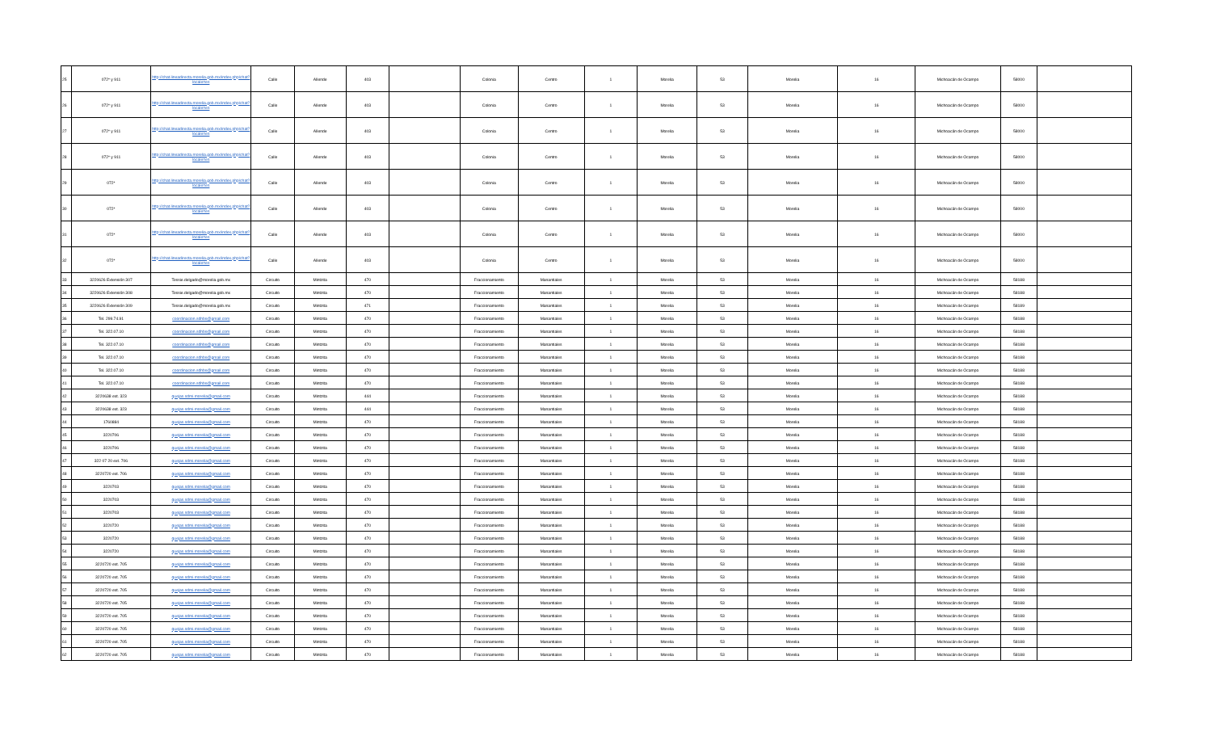| 25 | 072* y 911 | http://chat.lineadirecta.morelia.gob.mx/index.php/chat?locale=es | Calle | Allende | 403 | | Colonia | Centro | 1 | Morelia | 53 | Morelia | 16 | Michoacán de Ocampo | 58000 | |
| 26 | 072* y 911 | http://chat.lineadirecta.morelia.gob.mx/index.php/chat?locale=es | Calle | Allende | 403 | | Colonia | Centro | 1 | Morelia | 53 | Morelia | 16 | Michoacán de Ocampo | 58000 | |
| 27 | 072* y 911 | http://chat.lineadirecta.morelia.gob.mx/index.php/chat?locale=es | Calle | Allende | 403 | | Colonia | Centro | 1 | Morelia | 53 | Morelia | 16 | Michoacán de Ocampo | 58000 | |
| 28 | 072* y 911 | http://chat.lineadirecta.morelia.gob.mx/index.php/chat?locale=es | Calle | Allende | 403 | | Colonia | Centro | 1 | Morelia | 53 | Morelia | 16 | Michoacán de Ocampo | 58000 | |
| 29 | 072* | http://chat.lineadirecta.morelia.gob.mx/index.php/chat?locale=es | Calle | Allende | 403 | | Colonia | Centro | 1 | Morelia | 53 | Morelia | 16 | Michoacán de Ocampo | 58000 | |
| 30 | 072* | http://chat.lineadirecta.morelia.gob.mx/index.php/chat?locale=es | Calle | Allende | 403 | | Colonia | Centro | 1 | Morelia | 53 | Morelia | 16 | Michoacán de Ocampo | 58000 | |
| 31 | 072* | http://chat.lineadirecta.morelia.gob.mx/index.php/chat?locale=es | Calle | Allende | 403 | | Colonia | Centro | 1 | Morelia | 53 | Morelia | 16 | Michoacán de Ocampo | 58000 | |
| 32 | 072* | http://chat.lineadirecta.morelia.gob.mx/index.php/chat?locale=es | Calle | Allende | 403 | | Colonia | Centro | 1 | Morelia | 53 | Morelia | 16 | Michoacán de Ocampo | 58000 | |
| 33 | 3220626 Extensión 307 | Tessie.delgado@morelia.gob.mx | Circuito | Mintzita | 470 | | Fraccionamiento | Manantiales | 1 | Morelia | 53 | Morelia | 16 | Michoacán de Ocampo | 58188 | |
| 34 | 3220626 Extensión 308 | Tessie.delgado@morelia.gob.mx | Circuito | Mintzita | 470 | | Fraccionamiento | Manantiales | 1 | Morelia | 53 | Morelia | 16 | Michoacán de Ocampo | 58188 | |
| 35 | 3220626 Extensión 309 | Tessie.delgado@morelia.gob.mx | Circuito | Mintzita | 471 | | Fraccionamiento | Manantiales | 1 | Morelia | 53 | Morelia | 16 | Michoacán de Ocampo | 58189 | |
| 36 | Tel. 299.74.91 | coordinacion.sdhbs@gmail.com | Circuito | Mintzita | 470 | | Fraccionamiento | Manantiales | 1 | Morelia | 53 | Morelia | 16 | Michoacán de Ocampo | 58188 | |
| 37 | Tel. 322.07.10 | coordinacion.sdhbs@gmail.com | Circuito | Mintzita | 470 | | Fraccionamiento | Manantiales | 1 | Morelia | 53 | Morelia | 16 | Michoacán de Ocampo | 58188 | |
| 38 | Tel. 322.07.10 | coordinacion.sdhbs@gmail.com | Circuito | Mintzita | 470 | | Fraccionamiento | Manantiales | 1 | Morelia | 53 | Morelia | 16 | Michoacán de Ocampo | 58188 | |
| 39 | Tel. 322.07.10 | coordinacion.sdhbs@gmail.com | Circuito | Mintzita | 470 | | Fraccionamiento | Manantiales | 1 | Morelia | 53 | Morelia | 16 | Michoacán de Ocampo | 58188 | |
| 40 | Tel. 322.07.10 | coordinacion.sdhbs@gmail.com | Circuito | Mintzita | 470 | | Fraccionamiento | Manantiales | 1 | Morelia | 53 | Morelia | 16 | Michoacán de Ocampo | 58188 | |
| 41 | Tel. 322.07.10 | coordinacion.sdhbs@gmail.com | Circuito | Mintzita | 470 | | Fraccionamiento | Manantiales | 1 | Morelia | 53 | Morelia | 16 | Michoacán de Ocampo | 58188 | |
| 42 | 3220638 ext. 323 | quejas.sdmi.morelia@gmail.com | Circuito | Mintzita | 444 | | Fraccionamiento | Manantiales | 1 | Morelia | 53 | Morelia | 16 | Michoacán de Ocampo | 58188 | |
| 43 | 3220638 ext. 323 | quejas.sdmi.morelia@gmail.com | Circuito | Mintzita | 444 | | Fraccionamiento | Manantiales | 1 | Morelia | 53 | Morelia | 16 | Michoacán de Ocampo | 58188 | |
| 44 | 1760884 | quejas.sdmi.morelia@gmail.com | Circuito | Mintzita | 470 | | Fraccionamiento | Manantiales | 1 | Morelia | 53 | Morelia | 16 | Michoacán de Ocampo | 58188 | |
| 45 | 3220706 | quejas.sdmi.morelia@gmail.com | Circuito | Mintzita | 470 | | Fraccionamiento | Manantiales | 1 | Morelia | 53 | Morelia | 16 | Michoacán de Ocampo | 58188 | |
| 46 | 3220706 | quejas.sdmi.morelia@gmail.com | Circuito | Mintzita | 470 | | Fraccionamiento | Manantiales | 1 | Morelia | 53 | Morelia | 16 | Michoacán de Ocampo | 58188 | |
| 47 | 322 07 20 ext. 706 | quejas.sdmi.morelia@gmail.com | Circuito | Mintzita | 470 | | Fraccionamiento | Manantiales | 1 | Morelia | 53 | Morelia | 16 | Michoacán de Ocampo | 58188 | |
| 48 | 3220720 ext. 706 | quejas.sdmi.morelia@gmail.com | Circuito | Mintzita | 470 | | Fraccionamiento | Manantiales | 1 | Morelia | 53 | Morelia | 16 | Michoacán de Ocampo | 58188 | |
| 49 | 3220703 | quejas.sdmi.morelia@gmail.com | Circuito | Mintzita | 470 | | Fraccionamiento | Manantiales | 1 | Morelia | 53 | Morelia | 16 | Michoacán de Ocampo | 58188 | |
| 50 | 3220703 | quejas.sdmi.morelia@gmail.com | Circuito | Mintzita | 470 | | Fraccionamiento | Manantiales | 1 | Morelia | 53 | Morelia | 16 | Michoacán de Ocampo | 58188 | |
| 51 | 3220703 | quejas.sdmi.morelia@gmail.com | Circuito | Mintzita | 470 | | Fraccionamiento | Manantiales | 1 | Morelia | 53 | Morelia | 16 | Michoacán de Ocampo | 58188 | |
| 52 | 3220720 | quejas.sdmi.morelia@gmail.com | Circuito | Mintzita | 470 | | Fraccionamiento | Manantiales | 1 | Morelia | 53 | Morelia | 16 | Michoacán de Ocampo | 58188 | |
| 53 | 3220720 | quejas.sdmi.morelia@gmail.com | Circuito | Mintzita | 470 | | Fraccionamiento | Manantiales | 1 | Morelia | 53 | Morelia | 16 | Michoacán de Ocampo | 58188 | |
| 54 | 3220720 | quejas.sdmi.morelia@gmail.com | Circuito | Mintzita | 470 | | Fraccionamiento | Manantiales | 1 | Morelia | 53 | Morelia | 16 | Michoacán de Ocampo | 58188 | |
| 55 | 3220720 ext. 705 | quejas.sdmi.morelia@gmail.com | Circuito | Mintzita | 470 | | Fraccionamiento | Manantiales | 1 | Morelia | 53 | Morelia | 16 | Michoacán de Ocampo | 58188 | |
| 56 | 3220720 ext. 705 | quejas.sdmi.morelia@gmail.com | Circuito | Mintzita | 470 | | Fraccionamiento | Manantiales | 1 | Morelia | 53 | Morelia | 16 | Michoacán de Ocampo | 58188 | |
| 57 | 3220720 ext. 705 | quejas.sdmi.morelia@gmail.com | Circuito | Mintzita | 470 | | Fraccionamiento | Manantiales | 1 | Morelia | 53 | Morelia | 16 | Michoacán de Ocampo | 58188 | |
| 58 | 3220720 ext. 705 | quejas.sdmi.morelia@gmail.com | Circuito | Mintzita | 470 | | Fraccionamiento | Manantiales | 1 | Morelia | 53 | Morelia | 16 | Michoacán de Ocampo | 58188 | |
| 59 | 3220720 ext. 705 | quejas.sdmi.morelia@gmail.com | Circuito | Mintzita | 470 | | Fraccionamiento | Manantiales | 1 | Morelia | 53 | Morelia | 16 | Michoacán de Ocampo | 58188 | |
| 60 | 3220720 ext. 705 | quejas.sdmi.morelia@gmail.com | Circuito | Mintzita | 470 | | Fraccionamiento | Manantiales | 1 | Morelia | 53 | Morelia | 16 | Michoacán de Ocampo | 58188 | |
| 61 | 3220720 ext. 705 | quejas.sdmi.morelia@gmail.com | Circuito | Mintzita | 470 | | Fraccionamiento | Manantiales | 1 | Morelia | 53 | Morelia | 16 | Michoacán de Ocampo | 58188 | |
| 62 | 3220720 ext. 705 | quejas.sdmi.morelia@gmail.com | Circuito | Mintzita | 470 | | Fraccionamiento | Manantiales | 1 | Morelia | 53 | Morelia | 16 | Michoacán de Ocampo | 58188 | |